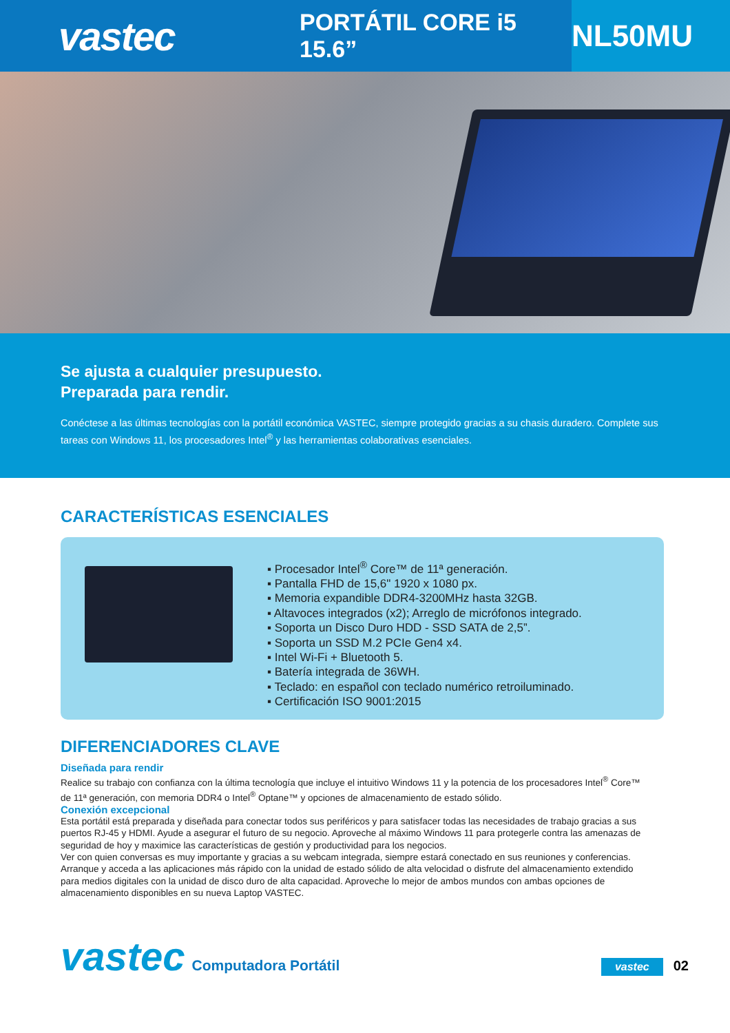vastec
PORTÁTIL CORE i5 15.6”
NL50MU
Se ajusta a cualquier presupuesto.
Preparada para rendir.
Conéctese a las últimas tecnologías con la portátil económica VASTEC, siempre protegido gracias a su chasis duradero. Complete sus tareas con Windows 11, los procesadores Intel<sup>®</sup> y las herramientas colaborativas esenciales.
CARACTERÍSTICAS ESENCIALES
▪ Procesador Intel<sup>®</sup> Core™ de 11ª generación.
▪ Pantalla FHD de 15,6" 1920 x 1080 px.
▪ Memoria expandible DDR4-3200MHz hasta 32GB.
▪ Altavoces integrados (x2); Arreglo de micrófonos integrado.
▪ Soporta un Disco Duro HDD - SSD SATA de 2,5”.
▪ Soporta un SSD M.2 PCIe Gen4 x4.
▪ Intel Wi-Fi + Bluetooth 5.
▪ Batería integrada de 36WH.
▪ Teclado: en español con teclado numérico retroiluminado.
▪ Certificación ISO 9001:2015
DIFERENCIADORES CLAVE
Diseñada para rendir
Realice su trabajo con confianza con la última tecnología que incluye el intuitivo Windows 11 y la potencia de los procesadores Intel<sup>®</sup> Core™ de 11ª generación, con memoria DDR4 o Intel<sup>®</sup> Optane™ y opciones de almacenamiento de estado sólido.
Conexión excepcional
Esta portátil está preparada y diseñada para conectar todos sus periféricos y para satisfacer todas las necesidades de trabajo gracias a sus puertos RJ-45 y HDMI. Ayude a asegurar el futuro de su negocio. Aproveche al máximo Windows 11 para protegerle contra las amenazas de seguridad de hoy y maximice las características de gestión y productividad para los negocios.
Ver con quien conversas es muy importante y gracias a su webcam integrada, siempre estará conectado en sus reuniones y conferencias.
Arranque y acceda a las aplicaciones más rápido con la unidad de estado sólido de alta velocidad o disfrute del almacenamiento extendido para medios digitales con la unidad de disco duro de alta capacidad. Aproveche lo mejor de ambos mundos con ambas opciones de almacenamiento disponibles en su nueva Laptop VASTEC.
vastec Computadora Portátil vastec 02